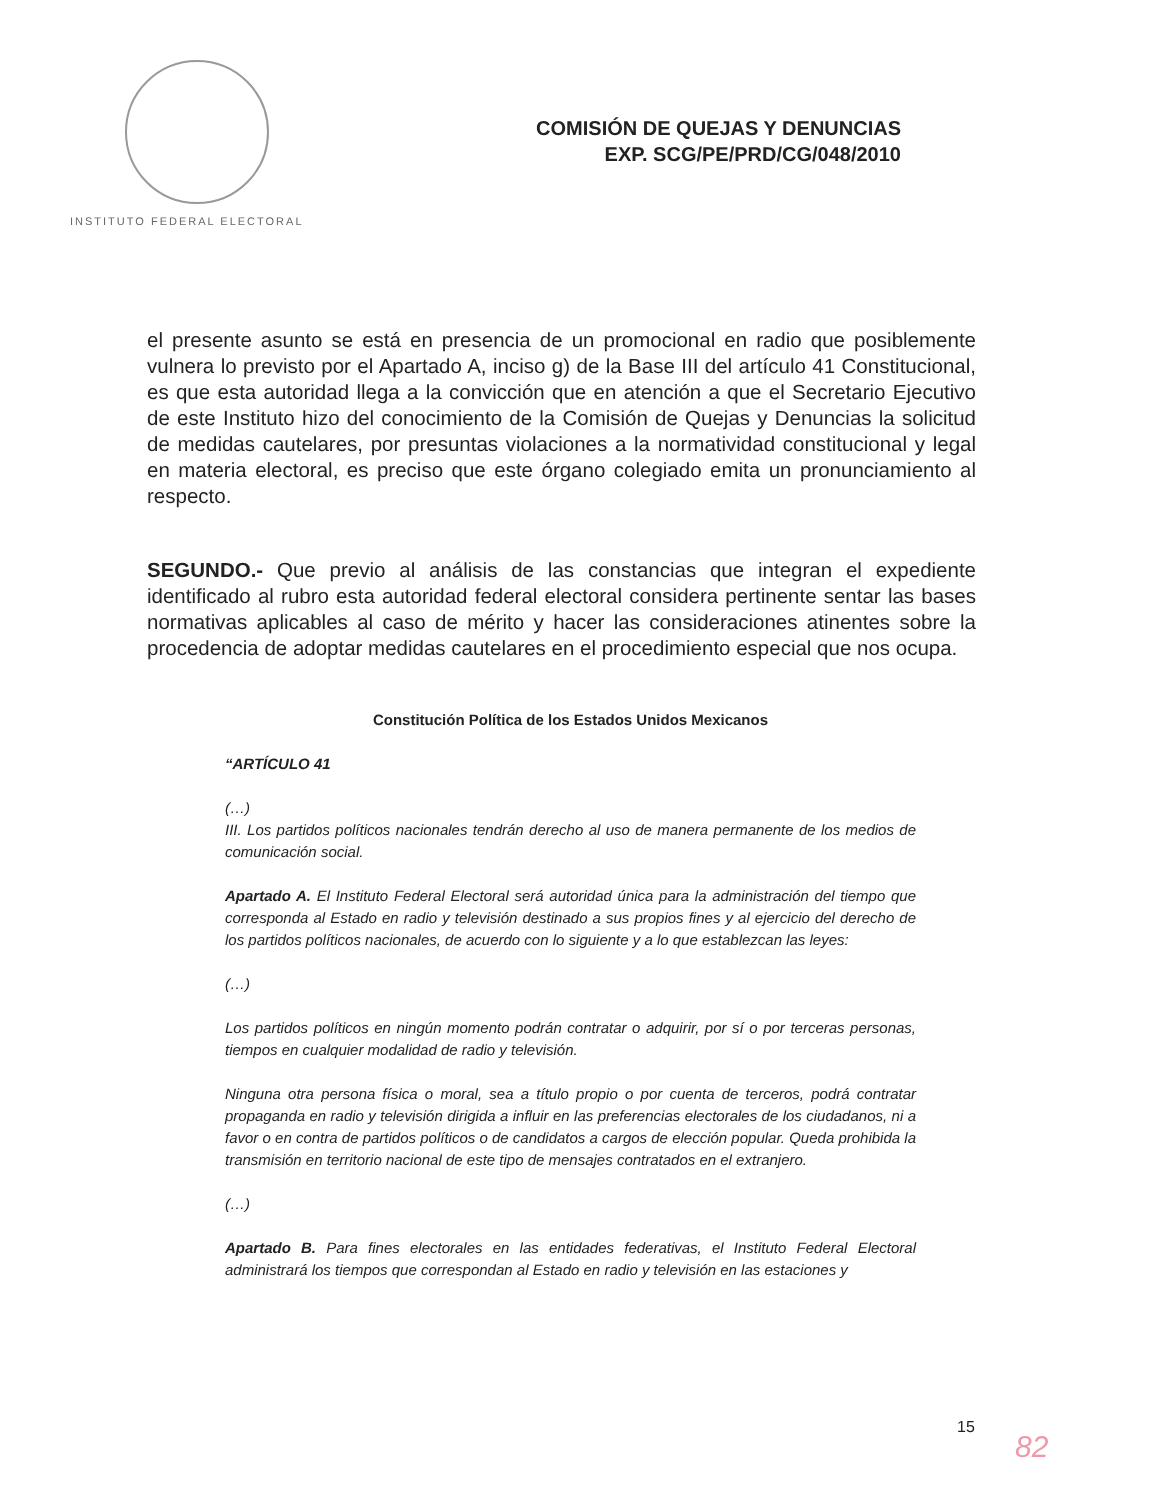INSTITUTO FEDERAL ELECTORAL
COMISIÓN DE QUEJAS Y DENUNCIAS
EXP. SCG/PE/PRD/CG/048/2010
el presente asunto se está en presencia de un promocional en radio que posiblemente vulnera lo previsto por el Apartado A, inciso g) de la Base III del artículo 41 Constitucional, es que esta autoridad llega a la convicción que en atención a que el Secretario Ejecutivo de este Instituto hizo del conocimiento de la Comisión de Quejas y Denuncias la solicitud de medidas cautelares, por presuntas violaciones a la normatividad constitucional y legal en materia electoral, es preciso que este órgano colegiado emita un pronunciamiento al respecto.
SEGUNDO.- Que previo al análisis de las constancias que integran el expediente identificado al rubro esta autoridad federal electoral considera pertinente sentar las bases normativas aplicables al caso de mérito y hacer las consideraciones atinentes sobre la procedencia de adoptar medidas cautelares en el procedimiento especial que nos ocupa.
Constitución Política de los Estados Unidos Mexicanos
“ARTÍCULO 41
(…)
III. Los partidos políticos nacionales tendrán derecho al uso de manera permanente de los medios de comunicación social.
Apartado A. El Instituto Federal Electoral será autoridad única para la administración del tiempo que corresponda al Estado en radio y televisión destinado a sus propios fines y al ejercicio del derecho de los partidos políticos nacionales, de acuerdo con lo siguiente y a lo que establezcan las leyes:
(…)
Los partidos políticos en ningún momento podrán contratar o adquirir, por sí o por terceras personas, tiempos en cualquier modalidad de radio y televisión.
Ninguna otra persona física o moral, sea a título propio o por cuenta de terceros, podrá contratar propaganda en radio y televisión dirigida a influir en las preferencias electorales de los ciudadanos, ni a favor o en contra de partidos políticos o de candidatos a cargos de elección popular. Queda prohibida la transmisión en territorio nacional de este tipo de mensajes contratados en el extranjero.
(…)
Apartado B. Para fines electorales en las entidades federativas, el Instituto Federal Electoral administrará los tiempos que correspondan al Estado en radio y televisión en las estaciones y
15
82